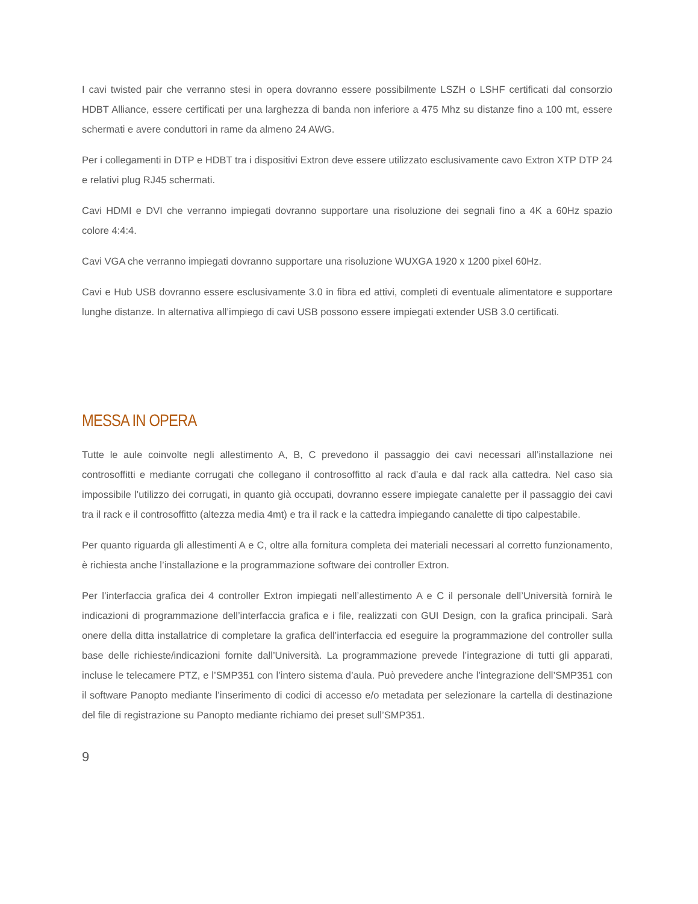I cavi twisted pair che verranno stesi in opera dovranno essere possibilmente LSZH o LSHF certificati dal consorzio HDBT Alliance, essere certificati per una larghezza di banda non inferiore a 475 Mhz su distanze fino a 100 mt, essere schermati e avere conduttori in rame da almeno 24 AWG.
Per i collegamenti in DTP e HDBT tra i dispositivi Extron deve essere utilizzato esclusivamente cavo Extron XTP DTP 24 e relativi plug RJ45 schermati.
Cavi HDMI e DVI che verranno impiegati dovranno supportare una risoluzione dei segnali fino a 4K a 60Hz spazio colore 4:4:4.
Cavi VGA che verranno impiegati dovranno supportare una risoluzione WUXGA 1920 x 1200 pixel 60Hz.
Cavi e Hub USB dovranno essere esclusivamente 3.0 in fibra ed attivi, completi di eventuale alimentatore e supportare lunghe distanze. In alternativa all’impiego di cavi USB possono essere impiegati extender USB 3.0 certificati.
MESSA IN OPERA
Tutte le aule coinvolte negli allestimento A, B, C prevedono il passaggio dei cavi necessari all’installazione nei controsoffitti e mediante corrugati che collegano il controsoffitto al rack d’aula e dal rack alla cattedra. Nel caso sia impossibile l’utilizzo dei corrugati, in quanto già occupati, dovranno essere impiegate canalette per il passaggio dei cavi tra il rack e il controsoffitto (altezza media 4mt) e tra il rack e la cattedra impiegando canalette di tipo calpestabile.
Per quanto riguarda gli allestimenti A e C, oltre alla fornitura completa dei materiali necessari al corretto funzionamento, è richiesta anche l’installazione e la programmazione software dei controller Extron.
Per l’interfaccia grafica dei 4 controller Extron impiegati nell’allestimento A e C il personale dell’Università fornirà le indicazioni di programmazione dell’interfaccia grafica e i file, realizzati con GUI Design, con la grafica principali. Sarà onere della ditta installatrice di completare la grafica dell’interfaccia ed eseguire la programmazione del controller sulla base delle richieste/indicazioni fornite dall’Università. La programmazione prevede l’integrazione di tutti gli apparati, incluse le telecamere PTZ, e l’SMP351 con l’intero sistema d’aula. Può prevedere anche l’integrazione dell’SMP351 con il software Panopto mediante l’inserimento di codici di accesso e/o metadata per selezionare la cartella di destinazione del file di registrazione su Panopto mediante richiamo dei preset sull’SMP351.
9